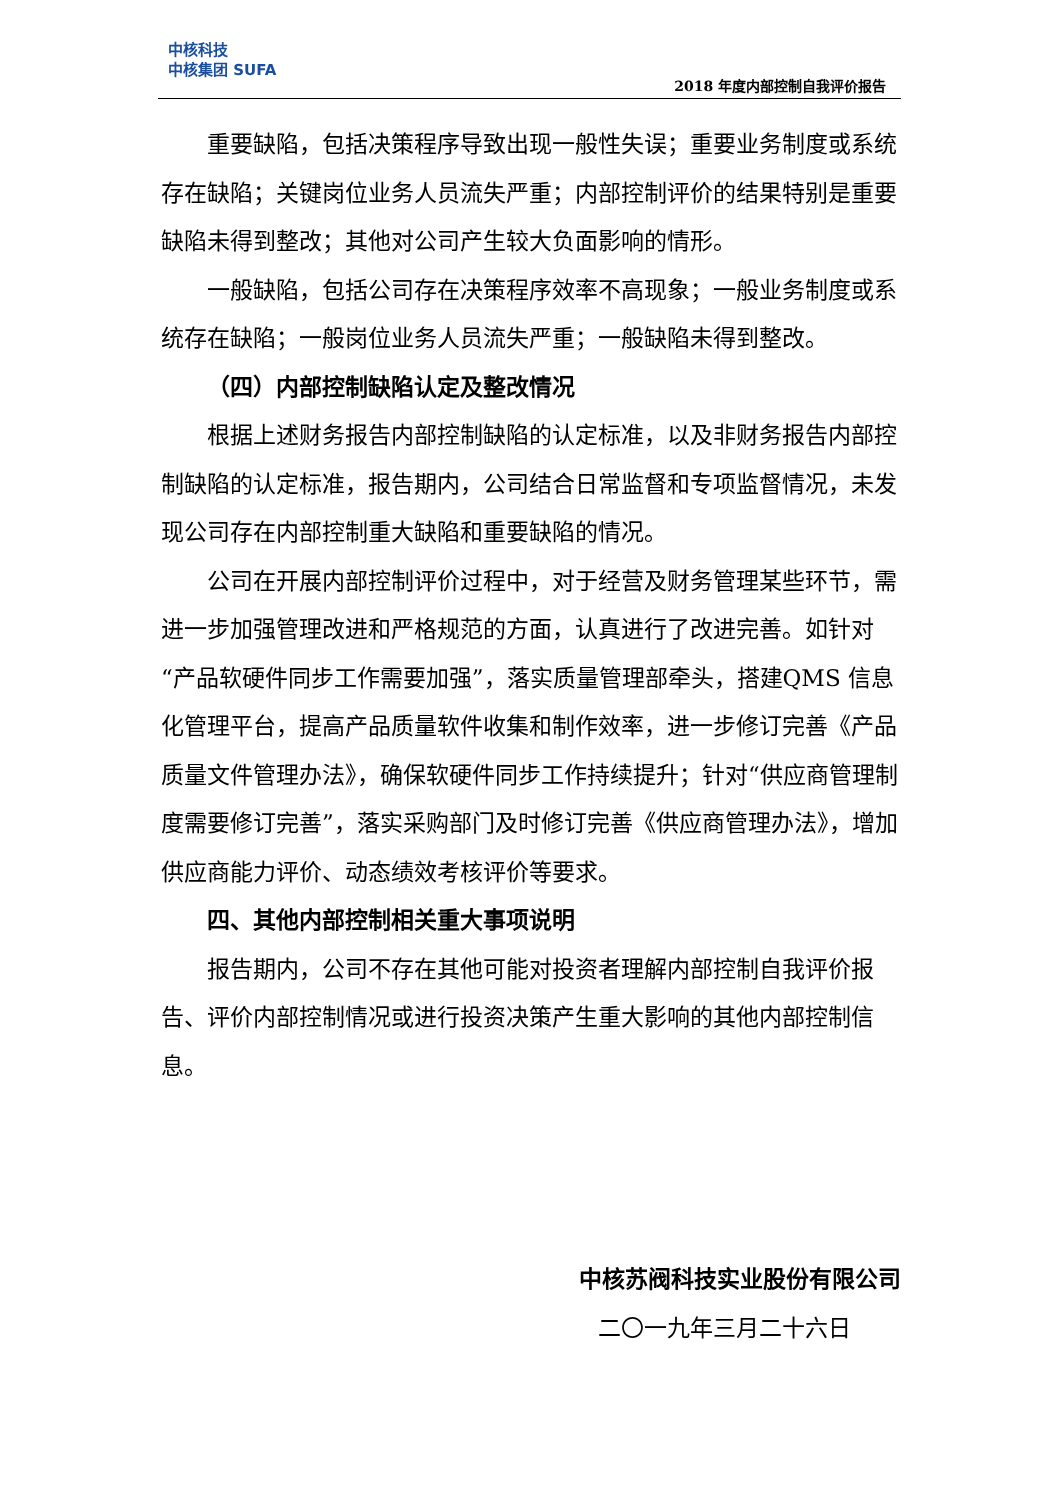中核科技
中核集团 SUFA
2018 年度内部控制自我评价报告
重要缺陷，包括决策程序导致出现一般性失误；重要业务制度或系统存在缺陷；关键岗位业务人员流失严重；内部控制评价的结果特别是重要缺陷未得到整改；其他对公司产生较大负面影响的情形。
一般缺陷，包括公司存在决策程序效率不高现象；一般业务制度或系统存在缺陷；一般岗位业务人员流失严重；一般缺陷未得到整改。
（四）内部控制缺陷认定及整改情况
根据上述财务报告内部控制缺陷的认定标准，以及非财务报告内部控制缺陷的认定标准，报告期内，公司结合日常监督和专项监督情况，未发现公司存在内部控制重大缺陷和重要缺陷的情况。
公司在开展内部控制评价过程中，对于经营及财务管理某些环节，需进一步加强管理改进和严格规范的方面，认真进行了改进完善。如针对“产品软硬件同步工作需要加强”，落实质量管理部牵头，搭建QMS 信息化管理平台，提高产品质量软件收集和制作效率，进一步修订完善《产品质量文件管理办法》，确保软硬件同步工作持续提升；针对“供应商管理制度需要修订完善”，落实采购部门及时修订完善《供应商管理办法》，增加供应商能力评价、动态绩效考核评价等要求。
四、其他内部控制相关重大事项说明
报告期内，公司不存在其他可能对投资者理解内部控制自我评价报告、评价内部控制情况或进行投资决策产生重大影响的其他内部控制信息。
中核苏阀科技实业股份有限公司
二〇一九年三月二十六日